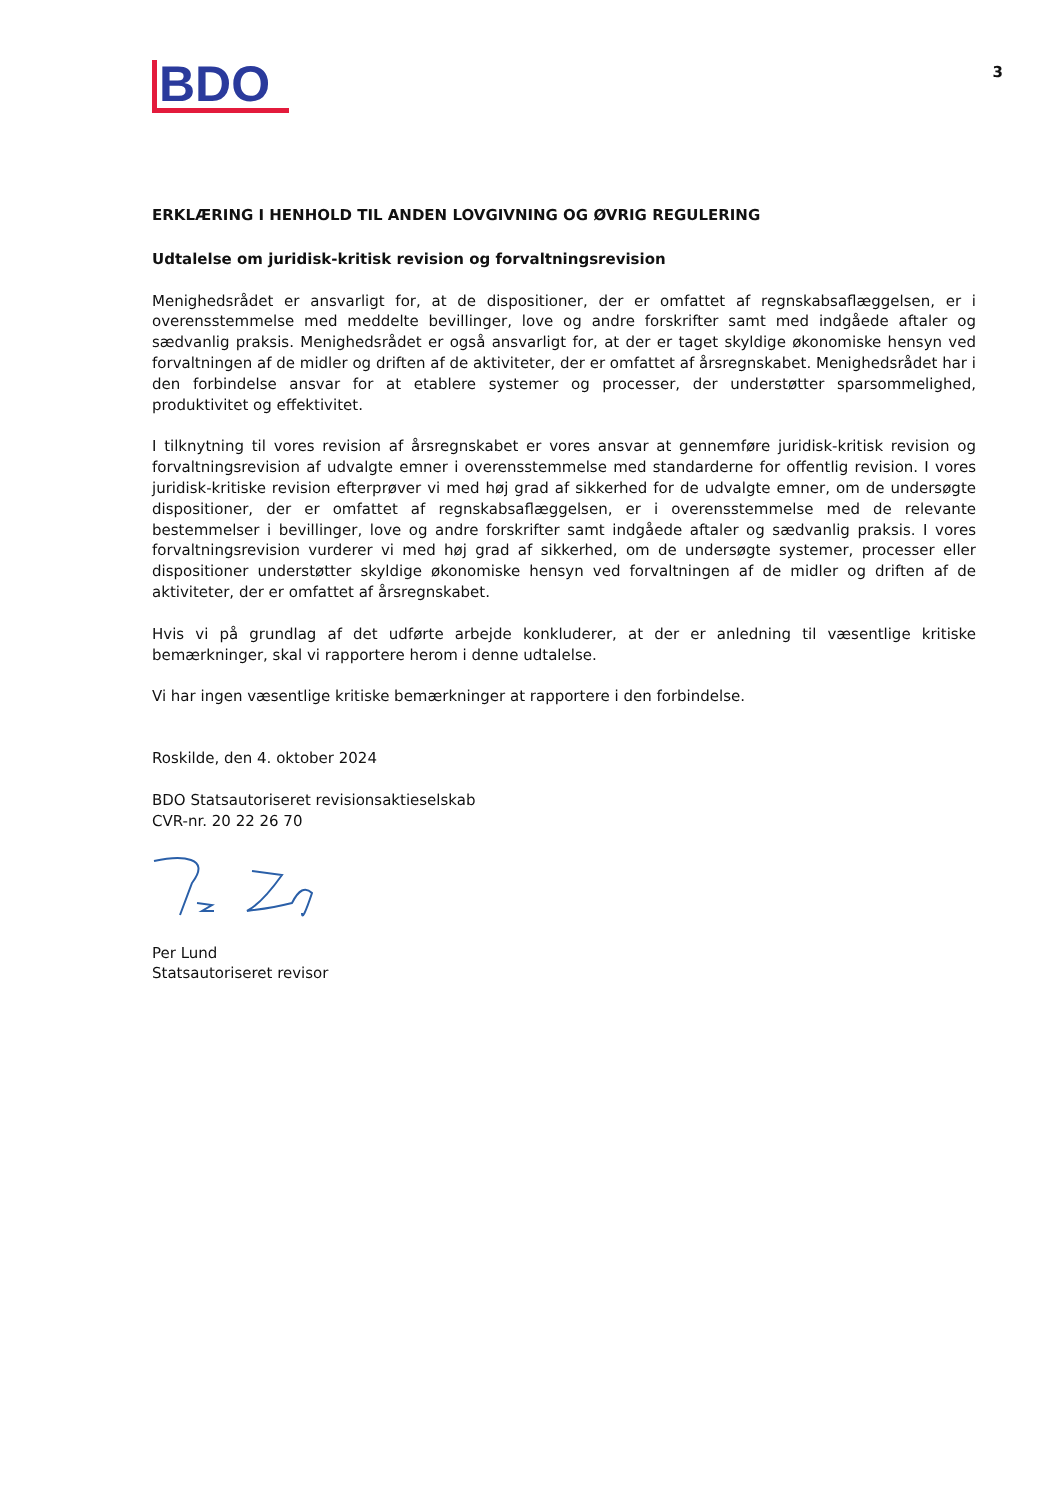BDO
3
ERKLÆRING I HENHOLD TIL ANDEN LOVGIVNING OG ØVRIG REGULERING
Udtalelse om juridisk-kritisk revision og forvaltningsrevision
Menighedsrådet er ansvarligt for, at de dispositioner, der er omfattet af regnskabsaflæggelsen, er i overensstemmelse med meddelte bevillinger, love og andre forskrifter samt med indgåede aftaler og sædvanlig praksis. Menighedsrådet er også ansvarligt for, at der er taget skyldige økonomiske hensyn ved forvaltningen af de midler og driften af de aktiviteter, der er omfattet af årsregnskabet. Menighedsrådet har i den forbindelse ansvar for at etablere systemer og processer, der understøtter sparsommelighed, produktivitet og effektivitet.
I tilknytning til vores revision af årsregnskabet er vores ansvar at gennemføre juridisk-kritisk revision og forvaltningsrevision af udvalgte emner i overensstemmelse med standarderne for offentlig revision. I vores juridisk-kritiske revision efterprøver vi med høj grad af sikkerhed for de udvalgte emner, om de undersøgte dispositioner, der er omfattet af regnskabsaflæggelsen, er i overensstemmelse med de relevante bestemmelser i bevillinger, love og andre forskrifter samt indgåede aftaler og sædvanlig praksis. I vores forvaltningsrevision vurderer vi med høj grad af sikkerhed, om de undersøgte systemer, processer eller dispositioner understøtter skyldige økonomiske hensyn ved forvaltningen af de midler og driften af de aktiviteter, der er omfattet af årsregnskabet.
Hvis vi på grundlag af det udførte arbejde konkluderer, at der er anledning til væsentlige kritiske bemærkninger, skal vi rapportere herom i denne udtalelse.
Vi har ingen væsentlige kritiske bemærkninger at rapportere i den forbindelse.
Roskilde, den 4. oktober 2024
BDO Statsautoriseret revisionsaktieselskab
CVR-nr. 20 22 26 70
Per Lund
Statsautoriseret revisor